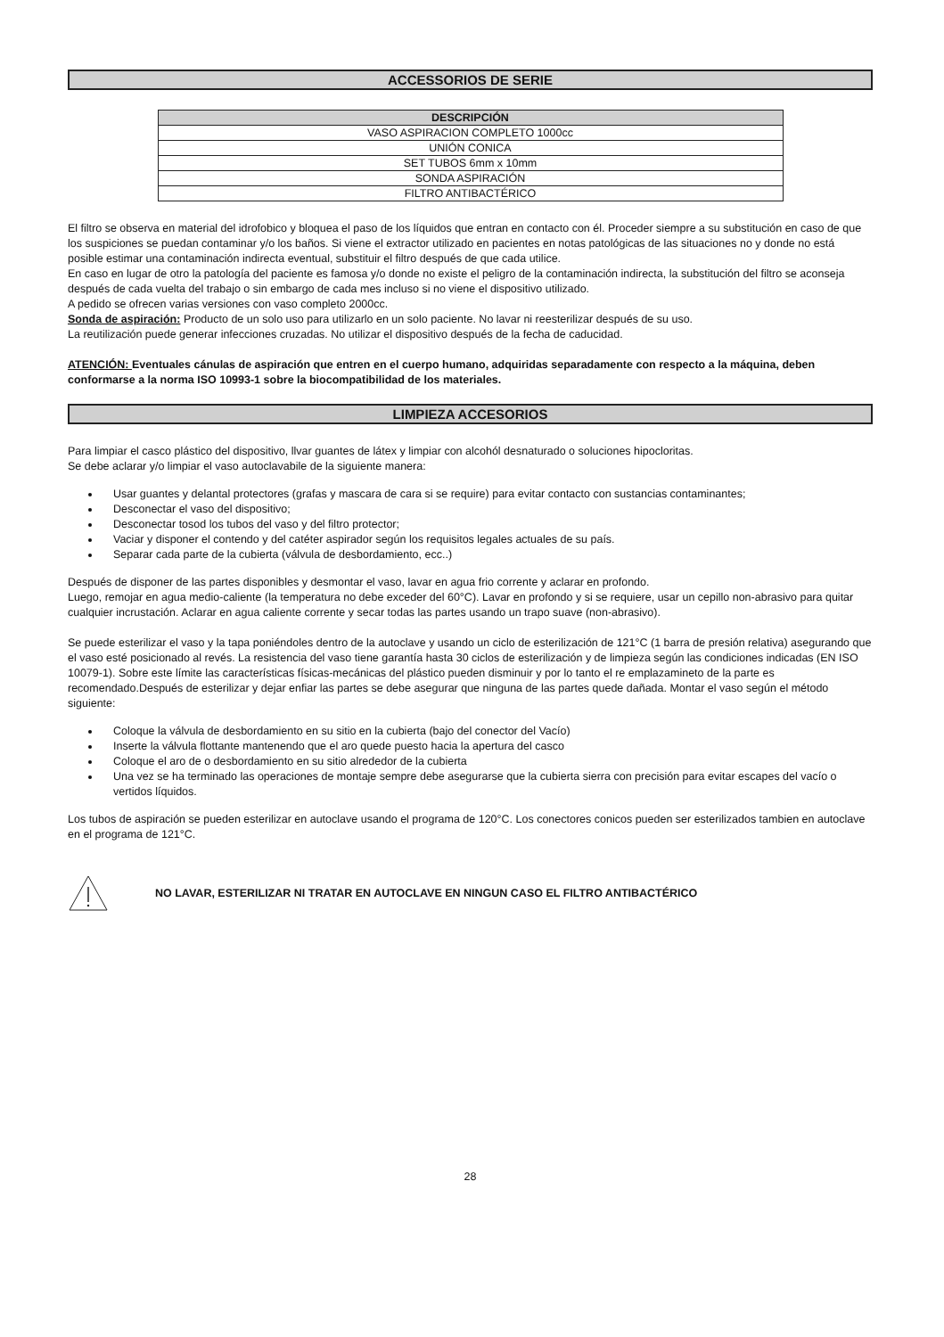ACCESSORIOS DE SERIE
| DESCRIPCIÓN |
| --- |
| VASO ASPIRACION COMPLETO 1000cc |
| UNIÓN CONICA |
| SET TUBOS 6mm x 10mm |
| SONDA ASPIRACIÓN |
| FILTRO ANTIBACTÉRICO |
El filtro se observa en material del idrofobico y bloquea el paso de los líquidos que entran en contacto con él. Proceder siempre a su substitución en caso de que los suspiciones se puedan contaminar y/o los baños. Si viene el extractor utilizado en pacientes en notas patológicas de las situaciones no y donde no está posible estimar una contaminación indirecta eventual, substituir el filtro después de que cada utilice.
En caso en lugar de otro la patología del paciente es famosa y/o donde no existe el peligro de la contaminación indirecta, la substitución del filtro se aconseja después de cada vuelta del trabajo o sin embargo de cada mes incluso si no viene el dispositivo utilizado.
A pedido se ofrecen varias versiones con vaso completo 2000cc.
Sonda de aspiración: Producto de un solo uso para utilizarlo en un solo paciente. No lavar ni reesterilizar después de su uso.
La reutilización puede generar infecciones cruzadas. No utilizar el dispositivo después de la fecha de caducidad.
ATENCIÓN: Eventuales cánulas de aspiración que entren en el cuerpo humano, adquiridas separadamente con respecto a la máquina, deben conformarse a la norma ISO 10993-1 sobre la biocompatibilidad de los materiales.
LIMPIEZA ACCESORIOS
Para limpiar el casco plástico del dispositivo, llvar guantes de látex y limpiar con alcohól desnaturado o soluciones hipocloritas.
Se debe aclarar y/o limpiar el vaso autoclavabile de la siguiente manera:
Usar guantes y delantal protectores (grafas y mascara de cara si se require) para evitar contacto con sustancias contaminantes;
Desconectar el vaso del dispositivo;
Desconectar tosod los tubos del vaso y del filtro protector;
Vaciar y disponer el contendo y del catéter aspirador según los requisitos legales actuales de su país.
Separar cada parte de la cubierta (válvula de desbordamiento, ecc..)
Después de disponer de las partes disponibles y desmontar el vaso, lavar en agua frio corrente y aclarar en profondo.
Luego, remojar en agua medio-caliente (la temperatura no debe exceder del 60°C). Lavar en profondo y si se requiere, usar un cepillo non-abrasivo para quitar cualquier incrustación. Aclarar en agua caliente corrente y secar todas las partes usando un trapo suave (non-abrasivo).
Se puede esterilizar el vaso y la tapa poniéndoles dentro de la autoclave y usando un ciclo de esterilización de 121°C (1 barra de presión relativa) asegurando que el vaso esté posicionado al revés. La resistencia del vaso tiene garantía hasta 30 ciclos de esterilización y de limpieza según las condiciones indicadas (EN ISO 10079-1). Sobre este límite las características físicas-mecánicas del plástico pueden disminuir y por lo tanto el re emplazamineto de la parte es recomendado.Después de esterilizar y dejar enfiar las partes se debe asegurar que ninguna de las partes quede dañada. Montar el vaso según el método siguiente:
Coloque la válvula de desbordamiento en su sitio en la cubierta (bajo del conector del Vacío)
Inserte la válvula flottante mantenendo que el aro quede puesto hacia la apertura del casco
Coloque el aro de o desbordamiento en su sitio alrededor de la cubierta
Una vez se ha terminado las operaciones de montaje sempre debe asegurarse que la cubierta sierra con precisión para evitar escapes del vacío o vertidos líquidos.
Los tubos de aspiración se pueden esterilizar en autoclave usando el programa de 120°C. Los conectores conicos pueden ser esterilizados tambien en autoclave en el programa de 121°C.
NO LAVAR, ESTERILIZAR NI TRATAR EN AUTOCLAVE EN NINGUN CASO EL FILTRO ANTIBACTÉRICO
28